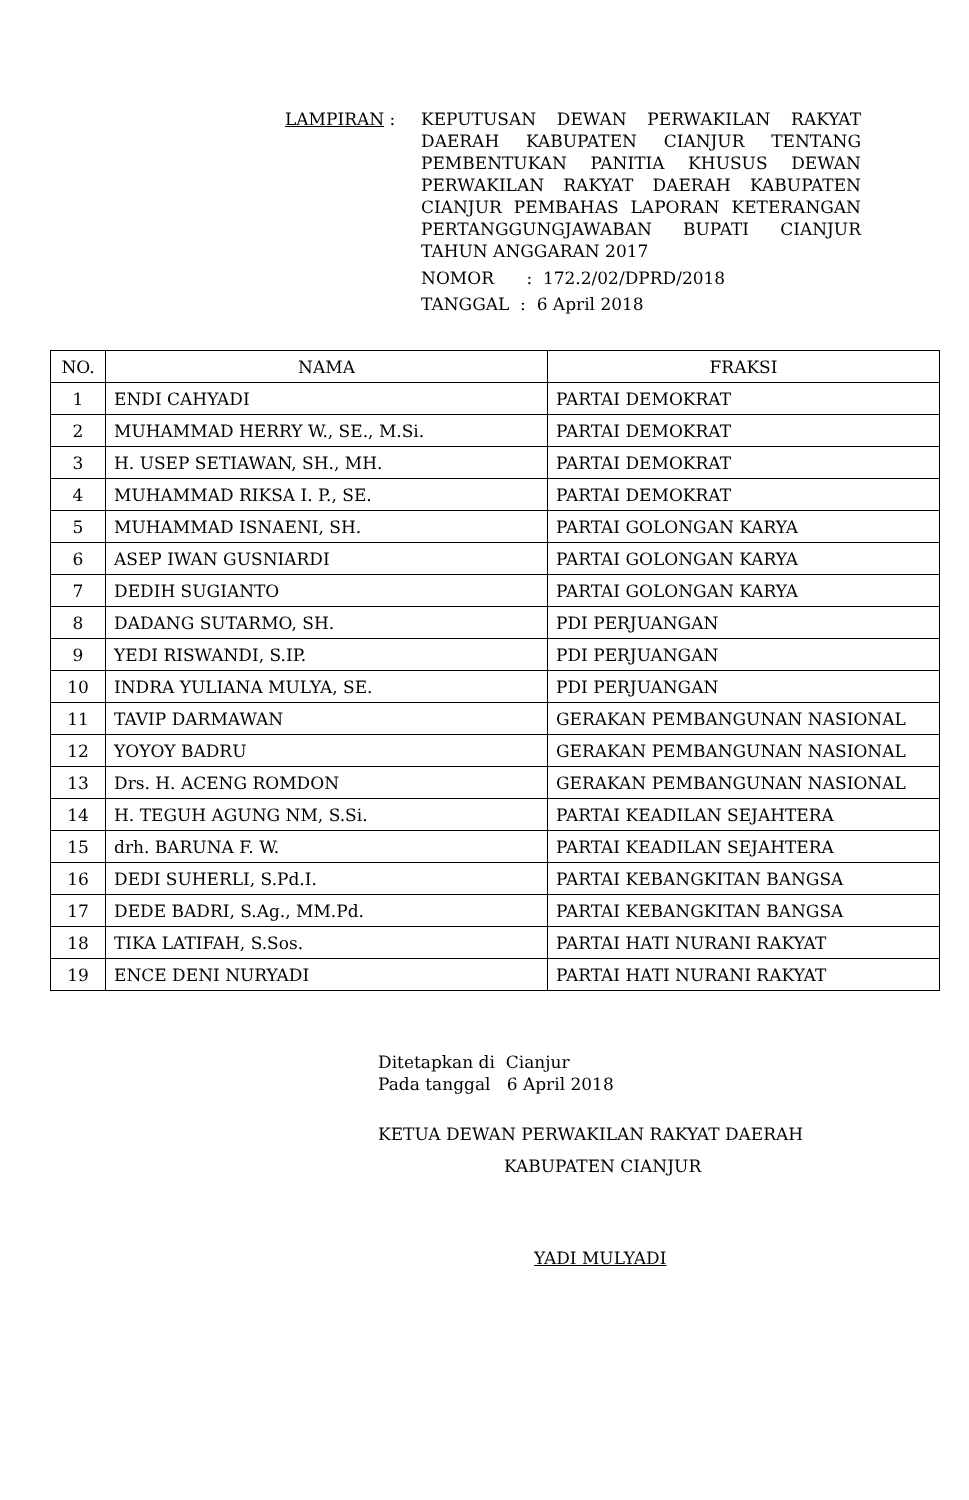LAMPIRAN : KEPUTUSAN DEWAN PERWAKILAN RAKYAT DAERAH KABUPATEN CIANJUR TENTANG PEMBENTUKAN PANITIA KHUSUS DEWAN PERWAKILAN RAKYAT DAERAH KABUPATEN CIANJUR PEMBAHAS LAPORAN KETERANGAN PERTANGGUNGJAWABAN BUPATI CIANJUR TAHUN ANGGARAN 2017
NOMOR : 172.2/02/DPRD/2018
TANGGAL : 6 April 2018
| NO. | NAMA | FRAKSI |
| --- | --- | --- |
| 1 | ENDI CAHYADI | PARTAI DEMOKRAT |
| 2 | MUHAMMAD HERRY W., SE., M.Si. | PARTAI DEMOKRAT |
| 3 | H. USEP SETIAWAN, SH., MH. | PARTAI DEMOKRAT |
| 4 | MUHAMMAD RIKSA I. P., SE. | PARTAI DEMOKRAT |
| 5 | MUHAMMAD ISNAENI, SH. | PARTAI GOLONGAN KARYA |
| 6 | ASEP IWAN GUSNIARDI | PARTAI GOLONGAN KARYA |
| 7 | DEDIH SUGIANTO | PARTAI GOLONGAN KARYA |
| 8 | DADANG SUTARMO, SH. | PDI PERJUANGAN |
| 9 | YEDI RISWANDI, S.IP. | PDI PERJUANGAN |
| 10 | INDRA YULIANA MULYA, SE. | PDI PERJUANGAN |
| 11 | TAVIP DARMAWAN | GERAKAN PEMBANGUNAN NASIONAL |
| 12 | YOYOY BADRU | GERAKAN PEMBANGUNAN NASIONAL |
| 13 | Drs. H. ACENG ROMDON | GERAKAN PEMBANGUNAN NASIONAL |
| 14 | H. TEGUH AGUNG NM, S.Si. | PARTAI KEADILAN SEJAHTERA |
| 15 | drh. BARUNA F. W. | PARTAI KEADILAN SEJAHTERA |
| 16 | DEDI SUHERLI, S.Pd.I. | PARTAI KEBANGKITAN BANGSA |
| 17 | DEDE BADRI, S.Ag., MM.Pd. | PARTAI KEBANGKITAN BANGSA |
| 18 | TIKA LATIFAH, S.Sos. | PARTAI HATI NURANI RAKYAT |
| 19 | ENCE DENI NURYADI | PARTAI HATI NURANI RAKYAT |
Ditetapkan di Cianjur
Pada tanggal 6 April 2018
KETUA DEWAN PERWAKILAN RAKYAT DAERAH
KABUPATEN CIANJUR
YADI MULYADI